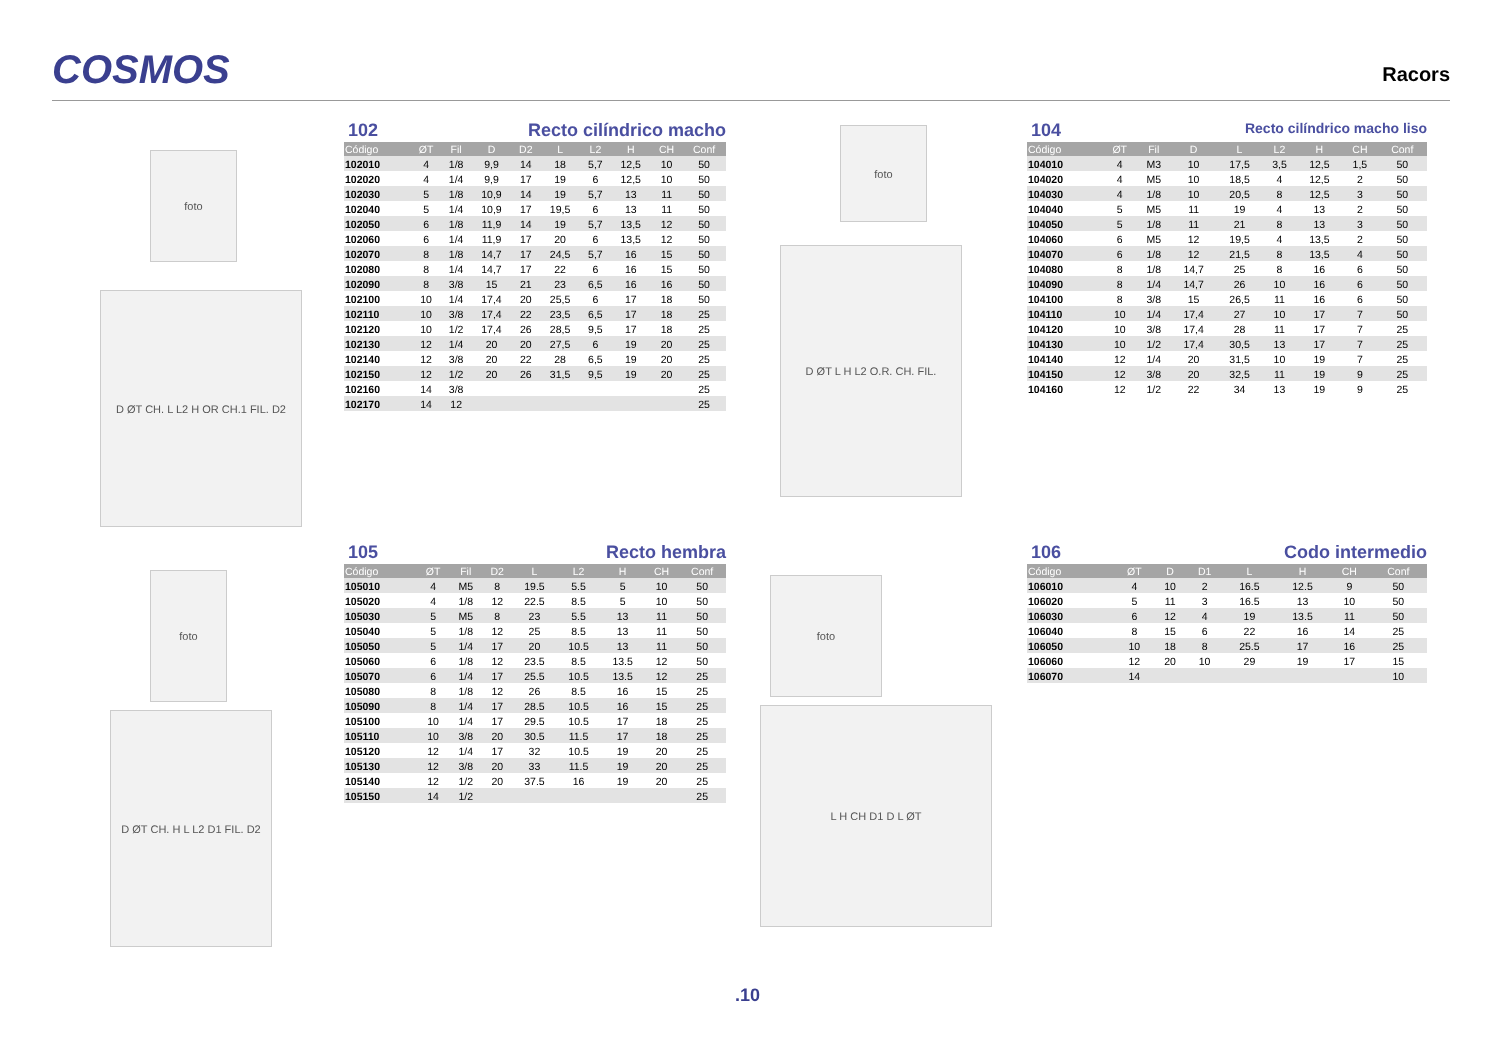COSMOS
Racors
foto
D ØT CH. L L2 H OR CH.1 FIL. D2
foto
D ØT CH. H L L2 D1 FIL. D2
foto
D ØT L H L2 O.R. CH. FIL.
foto
L H CH D1 D L ØT
102 Recto cilíndrico macho
| Código | ØT | Fil | D | D2 | L | L2 | H | CH | Conf |
| --- | --- | --- | --- | --- | --- | --- | --- | --- | --- |
| 102010 | 4 | 1/8 | 9,9 | 14 | 18 | 5,7 | 12,5 | 10 | 50 |
| 102020 | 4 | 1/4 | 9,9 | 17 | 19 | 6 | 12,5 | 10 | 50 |
| 102030 | 5 | 1/8 | 10,9 | 14 | 19 | 5,7 | 13 | 11 | 50 |
| 102040 | 5 | 1/4 | 10,9 | 17 | 19,5 | 6 | 13 | 11 | 50 |
| 102050 | 6 | 1/8 | 11,9 | 14 | 19 | 5,7 | 13,5 | 12 | 50 |
| 102060 | 6 | 1/4 | 11,9 | 17 | 20 | 6 | 13,5 | 12 | 50 |
| 102070 | 8 | 1/8 | 14,7 | 17 | 24,5 | 5,7 | 16 | 15 | 50 |
| 102080 | 8 | 1/4 | 14,7 | 17 | 22 | 6 | 16 | 15 | 50 |
| 102090 | 8 | 3/8 | 15 | 21 | 23 | 6,5 | 16 | 16 | 50 |
| 102100 | 10 | 1/4 | 17,4 | 20 | 25,5 | 6 | 17 | 18 | 50 |
| 102110 | 10 | 3/8 | 17,4 | 22 | 23,5 | 6,5 | 17 | 18 | 25 |
| 102120 | 10 | 1/2 | 17,4 | 26 | 28,5 | 9,5 | 17 | 18 | 25 |
| 102130 | 12 | 1/4 | 20 | 20 | 27,5 | 6 | 19 | 20 | 25 |
| 102140 | 12 | 3/8 | 20 | 22 | 28 | 6,5 | 19 | 20 | 25 |
| 102150 | 12 | 1/2 | 20 | 26 | 31,5 | 9,5 | 19 | 20 | 25 |
| 102160 | 14 | 3/8 | | | | | | | 25 |
| 102170 | 14 | 12 | | | | | | | 25 |
104 Recto cilíndrico macho liso
| Código | ØT | Fil | D | L | L2 | H | CH | Conf |
| --- | --- | --- | --- | --- | --- | --- | --- | --- |
| 104010 | 4 | M3 | 10 | 17,5 | 3,5 | 12,5 | 1,5 | 50 |
| 104020 | 4 | M5 | 10 | 18,5 | 4 | 12,5 | 2 | 50 |
| 104030 | 4 | 1/8 | 10 | 20,5 | 8 | 12,5 | 3 | 50 |
| 104040 | 5 | M5 | 11 | 19 | 4 | 13 | 2 | 50 |
| 104050 | 5 | 1/8 | 11 | 21 | 8 | 13 | 3 | 50 |
| 104060 | 6 | M5 | 12 | 19,5 | 4 | 13,5 | 2 | 50 |
| 104070 | 6 | 1/8 | 12 | 21,5 | 8 | 13,5 | 4 | 50 |
| 104080 | 8 | 1/8 | 14,7 | 25 | 8 | 16 | 6 | 50 |
| 104090 | 8 | 1/4 | 14,7 | 26 | 10 | 16 | 6 | 50 |
| 104100 | 8 | 3/8 | 15 | 26,5 | 11 | 16 | 6 | 50 |
| 104110 | 10 | 1/4 | 17,4 | 27 | 10 | 17 | 7 | 50 |
| 104120 | 10 | 3/8 | 17,4 | 28 | 11 | 17 | 7 | 25 |
| 104130 | 10 | 1/2 | 17,4 | 30,5 | 13 | 17 | 7 | 25 |
| 104140 | 12 | 1/4 | 20 | 31,5 | 10 | 19 | 7 | 25 |
| 104150 | 12 | 3/8 | 20 | 32,5 | 11 | 19 | 9 | 25 |
| 104160 | 12 | 1/2 | 22 | 34 | 13 | 19 | 9 | 25 |
105 Recto hembra
| Código | ØT | Fil | D2 | L | L2 | H | CH | Conf |
| --- | --- | --- | --- | --- | --- | --- | --- | --- |
| 105010 | 4 | M5 | 8 | 19.5 | 5.5 | 5 | 10 | 50 |
| 105020 | 4 | 1/8 | 12 | 22.5 | 8.5 | 5 | 10 | 50 |
| 105030 | 5 | M5 | 8 | 23 | 5.5 | 13 | 11 | 50 |
| 105040 | 5 | 1/8 | 12 | 25 | 8.5 | 13 | 11 | 50 |
| 105050 | 5 | 1/4 | 17 | 20 | 10.5 | 13 | 11 | 50 |
| 105060 | 6 | 1/8 | 12 | 23.5 | 8.5 | 13.5 | 12 | 50 |
| 105070 | 6 | 1/4 | 17 | 25.5 | 10.5 | 13.5 | 12 | 25 |
| 105080 | 8 | 1/8 | 12 | 26 | 8.5 | 16 | 15 | 25 |
| 105090 | 8 | 1/4 | 17 | 28.5 | 10.5 | 16 | 15 | 25 |
| 105100 | 10 | 1/4 | 17 | 29.5 | 10.5 | 17 | 18 | 25 |
| 105110 | 10 | 3/8 | 20 | 30.5 | 11.5 | 17 | 18 | 25 |
| 105120 | 12 | 1/4 | 17 | 32 | 10.5 | 19 | 20 | 25 |
| 105130 | 12 | 3/8 | 20 | 33 | 11.5 | 19 | 20 | 25 |
| 105140 | 12 | 1/2 | 20 | 37.5 | 16 | 19 | 20 | 25 |
| 105150 | 14 | 1/2 | | | | | | 25 |
106 Codo intermedio
| Código | ØT | D | D1 | L | H | CH | Conf |
| --- | --- | --- | --- | --- | --- | --- | --- |
| 106010 | 4 | 10 | 2 | 16.5 | 12.5 | 9 | 50 |
| 106020 | 5 | 11 | 3 | 16.5 | 13 | 10 | 50 |
| 106030 | 6 | 12 | 4 | 19 | 13.5 | 11 | 50 |
| 106040 | 8 | 15 | 6 | 22 | 16 | 14 | 25 |
| 106050 | 10 | 18 | 8 | 25.5 | 17 | 16 | 25 |
| 106060 | 12 | 20 | 10 | 29 | 19 | 17 | 15 |
| 106070 | 14 | | | | | | 10 |
.10